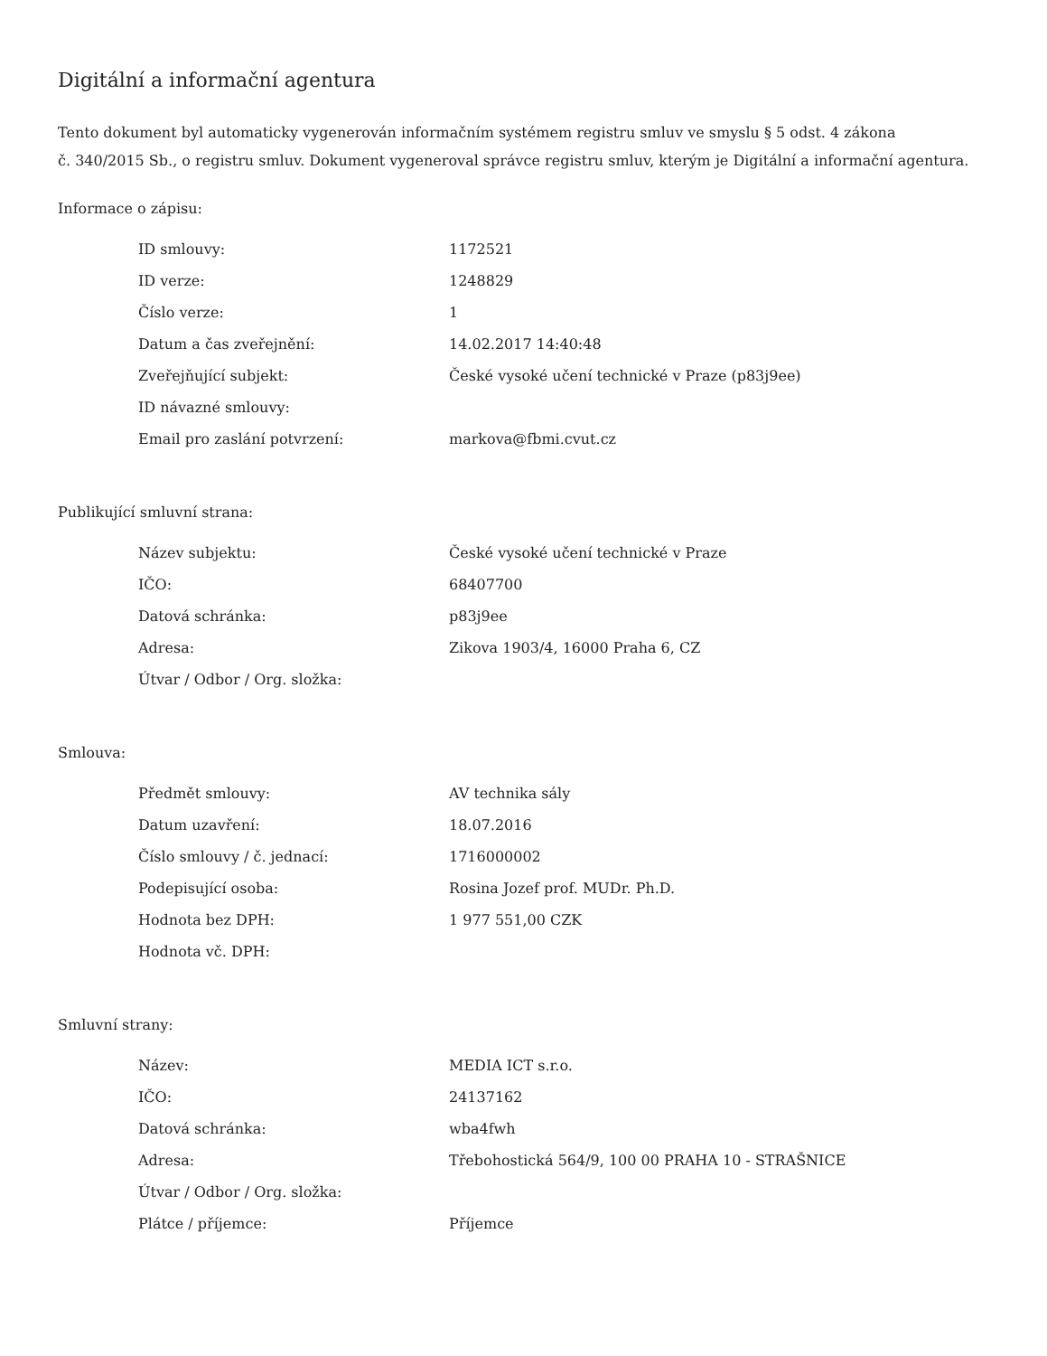Digitální a informační agentura
Tento dokument byl automaticky vygenerován informačním systémem registru smluv ve smyslu § 5 odst. 4 zákona
č. 340/2015 Sb., o registru smluv. Dokument vygeneroval správce registru smluv, kterým je Digitální a informační agentura.
Informace o zápisu:
| ID smlouvy: | 1172521 |
| ID verze: | 1248829 |
| Číslo verze: | 1 |
| Datum a čas zveřejnění: | 14.02.2017 14:40:48 |
| Zveřejňující subjekt: | České vysoké učení technické v Praze (p83j9ee) |
| ID návazné smlouvy: | |
| Email pro zaslání potvrzení: | markova@fbmi.cvut.cz |
Publikující smluvní strana:
| Název subjektu: | České vysoké učení technické v Praze |
| IČO: | 68407700 |
| Datová schránka: | p83j9ee |
| Adresa: | Zikova 1903/4, 16000 Praha 6, CZ |
| Útvar / Odbor / Org. složka: | |
Smlouva:
| Předmět smlouvy: | AV technika sály |
| Datum uzavření: | 18.07.2016 |
| Číslo smlouvy / č. jednací: | 1716000002 |
| Podepisující osoba: | Rosina Jozef prof. MUDr. Ph.D. |
| Hodnota bez DPH: | 1 977 551,00 CZK |
| Hodnota vč. DPH: | |
Smluvní strany:
| Název: | MEDIA ICT s.r.o. |
| IČO: | 24137162 |
| Datová schránka: | wba4fwh |
| Adresa: | Třebohostická 564/9, 100 00 PRAHA 10 - STRAŠNICE |
| Útvar / Odbor / Org. složka: | |
| Plátce / příjemce: | Příjemce |